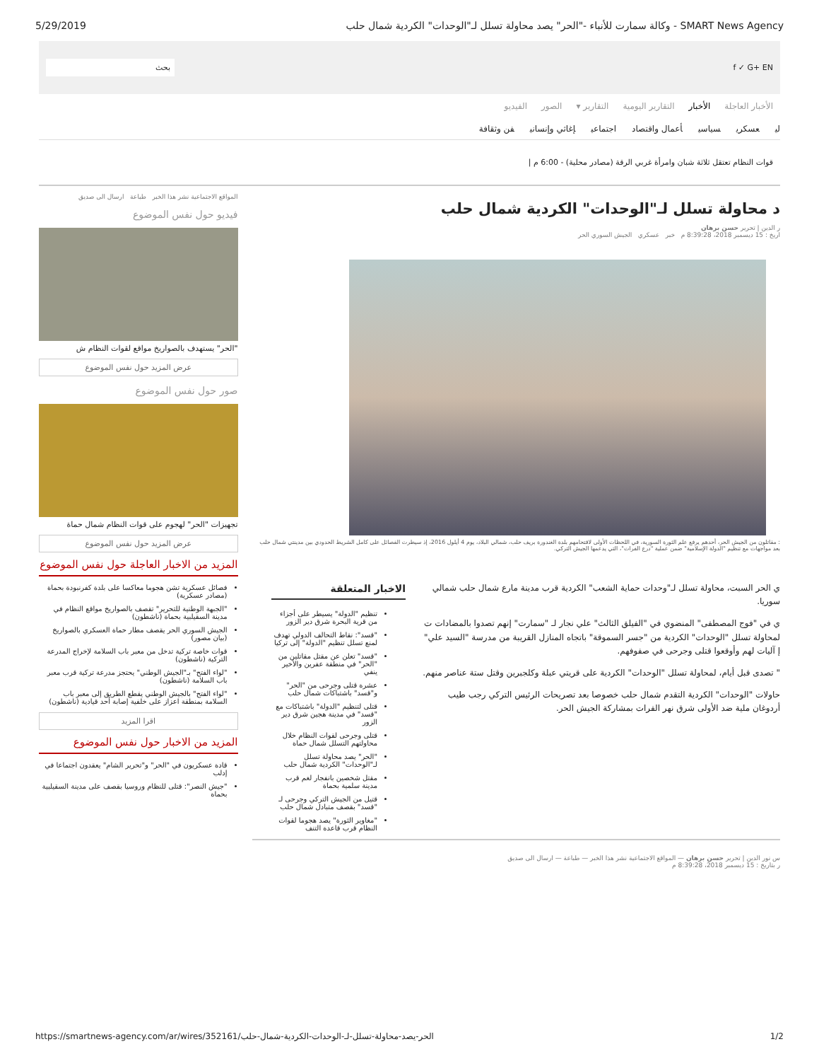5/29/2019 وكالة سمارت للأنباء -"الحر" يصد محاولة تسلل لـ"الوحدات" الكردية شمال حلب - SMART News Agency
f ✓ G+ EN بحث
الأخبار العاجلة الأخبار التقارير اليومية التقارير ▾ الصور الفيديو
لي عسكري سياسي أعمال واقتصاد اجتماعي إغاثي وإنساني فن وثقافة
قوات النظام تعتقل ثلاثة شبان وامرأة غربي الرقة (مصادر محلية) - 6:00 م |
د محاولة تسلل لـ"الوحدات" الكردية شمال حلب
ر الدين | تحرير حسن برهان
اريخ : 15 ديسمبر 2018، 8:39:28 م خبر عسكري الجيش السوري الحر
: مقاتلون من الجيش الحر، أحدهم يرفع علم الثورة السورية، في اللحظات الأولى لاقتحامهم بلدة الغندورة بريف حلب، شمالي البلاد، يوم 4 أيلول 2016، إذ سيطرت الفصائل على كامل الشريط الحدودي بين مدينتي شمال حلب بعد مواجهات مع تنظيم "الدولة الإسلامية" ضمن عملية "درع الفرات"، التي يدعمها الجيش التركي.
ي الحر السبت، محاولة تسلل لـ"وحدات حماية الشعب" الكردية قرب مدينة مارع شمال حلب شمالي سوريا.
ي في "فوج المصطفى" المنضوي في "الفيلق الثالث" علي نجار لـ "سمارت" إنهم تصدوا بالمضادات ت لمحاولة تسلل "الوحدات" الكردية من "جسر السموقة" باتجاه المنازل القريبة من مدرسة "السيد علي" إ آليات لهم وأوقعوا قتلى وجرحى في صفوفهم.
" تصدى قبل أيام، لمحاولة تسلل "الوحدات" الكردية على قريتي عبلة وكلجبرين وقتل ستة عناصر منهم.
حاولات "الوحدات" الكردية التقدم شمال حلب خصوصا بعد تصريحات الرئيس التركي رجب طيب أردوغان ملية ضد الأولى شرق نهر الفرات بمشاركة الجيش الحر.
الاخبار المتعلقة
تنظيم "الدولة" يسيطر على أجزاء من قرية البحرة شرق دير الزور
"قسد": نقاط التحالف الدولي تهدف لمنع تسلل تنظيم "الدولة" إلى تركيا
"قسد" تعلن عن مقتل مقاتلين من "الحر" في منطقة عفرين والأخير ينفي
عشرة قتلى وجرحى من "الحر" و"قسد" باشتباكات شمال حلب
قتلى لتنظيم "الدولة" باشتباكات مع "قسد" في مدينة هجين شرق دير الزور
قتلى وجرحى لقوات النظام خلال محاولتهم التسلل شمال حماة
"الحر" يصد محاولة تسلل لـ"الوحدات" الكردية شمال حلب
مقتل شخصين بانفجار لغم قرب مدينة سلمية بحماة
قتيل من الجيش التركي وجرحى لـ "قسد" بقصف متبادل شمال حلب
"مغاوير الثورة" يصد هجوما لقوات النظام قرب قاعدة التنف
س نور الدين | تحرير حسن برهان — المواقع الاجتماعية نشر هذا الخبر — طباعة — ارسال الى صديق
ر بتاريخ : 15 ديسمبر 2018، 8:39:28 م
المواقع الاجتماعية نشر هذا الخبر طباعة ارسال الى صديق
فيديو حول نفس الموضوع
"الحر" يستهدف بالصواريخ مواقع لقوات النظام ش
عرض المزيد حول نفس الموضوع
صور حول نفس الموضوع
تجهيزات "الحر" لهجوم على قوات النظام شمال حماة
عرض المزيد حول نفس الموضوع
المزيد من الاخبار العاجلة حول نفس الموضوع
فصائل عسكرية تشن هجوما معاكسا على بلدة كفرنبودة بحماة (مصادر عسكرية)
"الجبهة الوطنية للتحرير" تقصف بالصواريخ مواقع النظام في مدينة السقيلبية بحماة (ناشطون)
الجيش السوري الحر يقصف مطار حماة العسكري بالصواريخ (بيان مصور)
قوات خاصة تركية تدخل من معبر باب السلامة لإخراج المدرعة التركية (ناشطون)
"لواء الفتح" بـ"الجيش الوطني" يحتجز مدرعة تركية قرب معبر باب السلامة (ناشطون)
"لواء الفتح" بالجيش الوطني يقطع الطريق إلى معبر باب السلامة بمنطقة اعزاز على خلفية إصابة أحد قيادية (ناشطون)
اقرا المزيد
المزيد من الاخبار حول نفس الموضوع
قادة عسكريون في "الحر" و"تحرير الشام" يعقدون اجتماعا في إدلب
"جيش النصر": قتلى للنظام وروسيا بقصف على مدينة السقيلبية بحماة
https://smartnews-agency.com/ar/wires/352161/الحر-يصد-محاولة-تسلل-لـ-الوحدات-الكردية-شمال-حلب 1/2